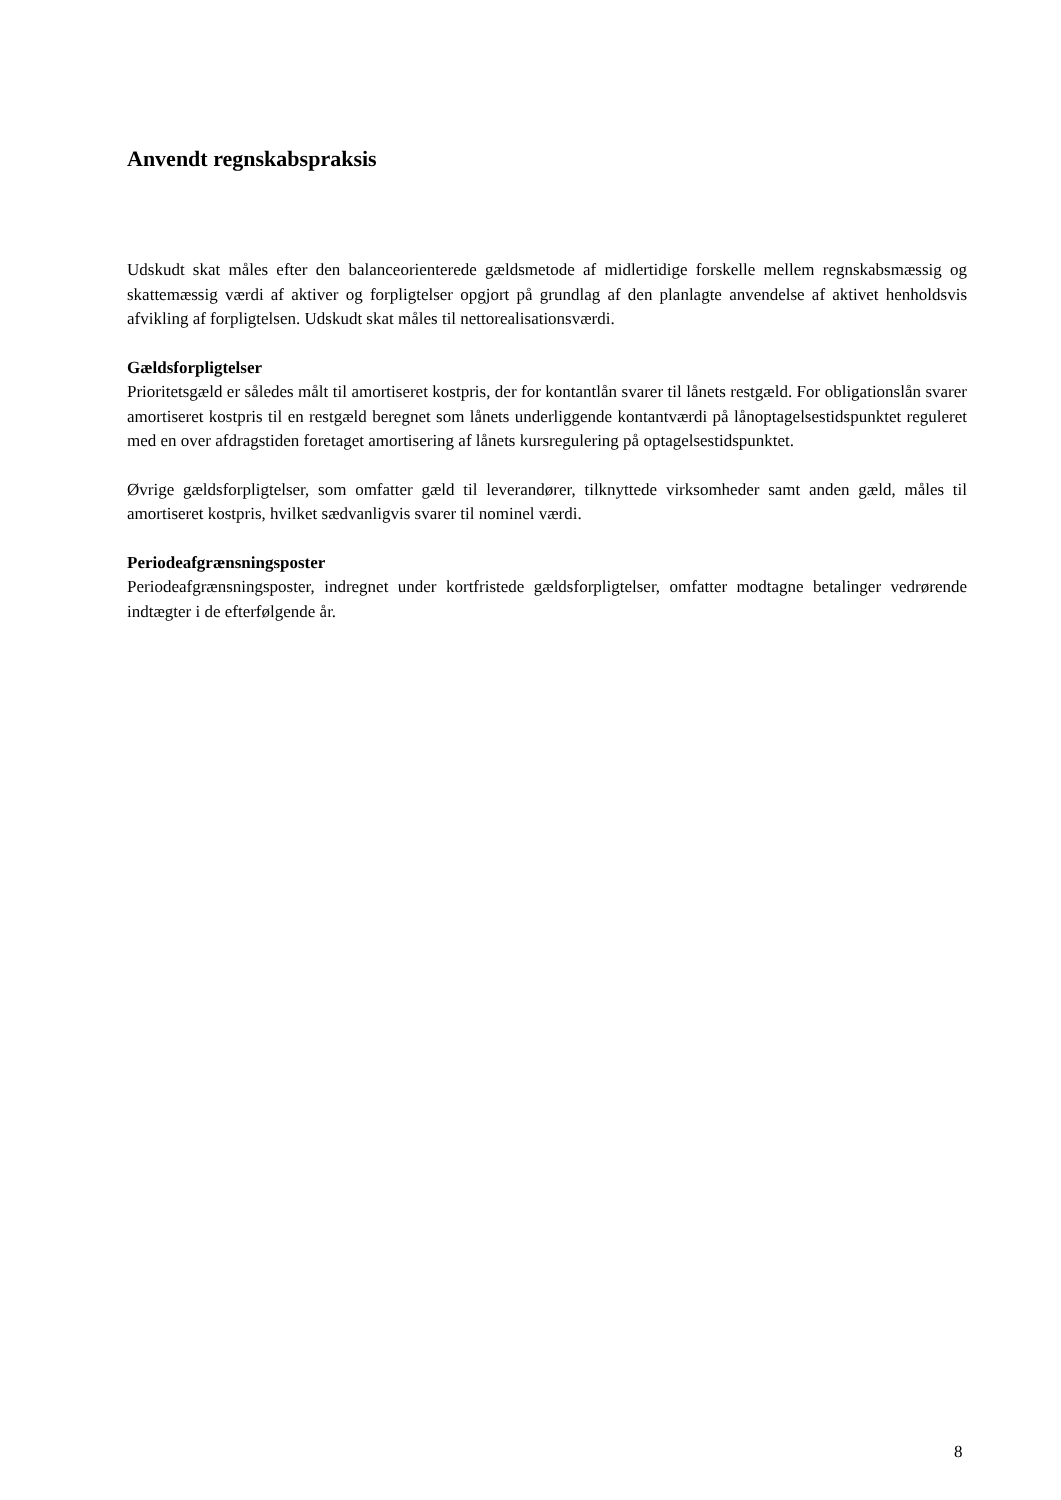Anvendt regnskabspraksis
Udskudt skat måles efter den balanceorienterede gældsmetode af midlertidige forskelle mellem regnskabsmæssig og skattemæssig værdi af aktiver og forpligtelser opgjort på grundlag af den planlagte anvendelse af aktivet henholdsvis afvikling af forpligtelsen. Udskudt skat måles til nettorealisationsværdi.
Gældsforpligtelser
Prioritetsgæld er således målt til amortiseret kostpris, der for kontantlån svarer til lånets restgæld. For obligationslån svarer amortiseret kostpris til en restgæld beregnet som lånets underliggende kontantværdi på lånoptagelsestidspunktet reguleret med en over afdragstiden foretaget amortisering af lånets kursregulering på optagelsestidspunktet.
Øvrige gældsforpligtelser, som omfatter gæld til leverandører, tilknyttede virksomheder samt anden gæld, måles til amortiseret kostpris, hvilket sædvanligvis svarer til nominel værdi.
Periodeafgrænsningsposter
Periodeafgrænsningsposter, indregnet under kortfristede gældsforpligtelser, omfatter modtagne betalinger vedrørende indtægter i de efterfølgende år.
8